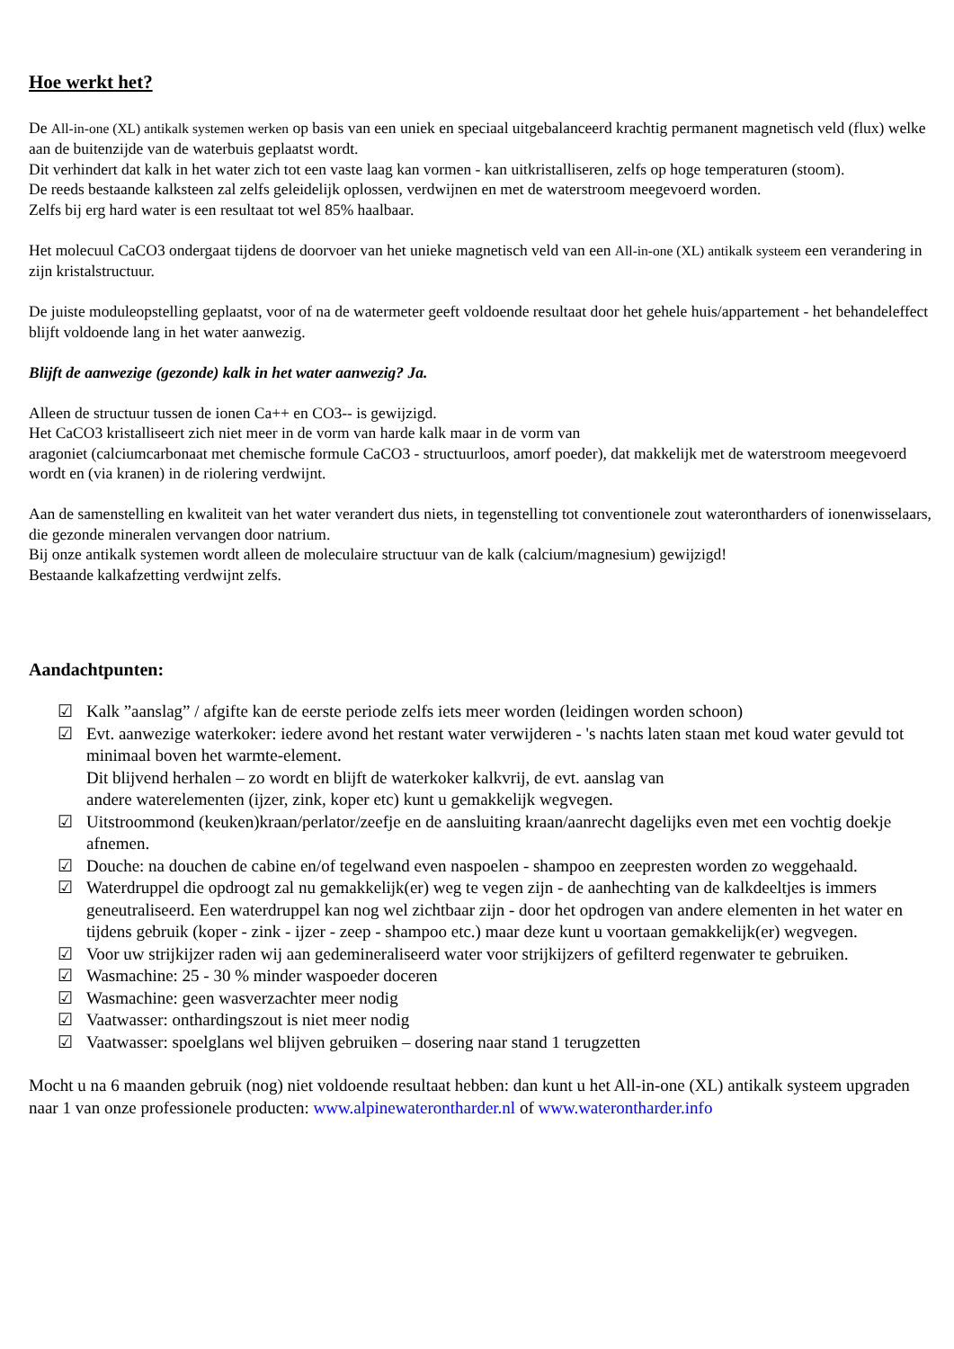Hoe werkt het?
De All-in-one (XL) antikalk systemen werken op basis van een uniek en speciaal uitgebalanceerd krachtig permanent magnetisch veld (flux) welke aan de buitenzijde van de waterbuis geplaatst wordt.
Dit verhindert dat kalk in het water zich tot een vaste laag kan vormen - kan uitkristalliseren, zelfs op hoge temperaturen (stoom).
De reeds bestaande kalksteen zal zelfs geleidelijk oplossen, verdwijnen en met de waterstroom meegevoerd worden.
Zelfs bij erg hard water is een resultaat tot wel 85% haalbaar.
Het molecuul CaCO3 ondergaat tijdens de doorvoer van het unieke magnetisch veld van een All-in-one (XL) antikalk systeem een verandering in zijn kristalstructuur.
De juiste moduleopstelling geplaatst, voor of na de watermeter geeft voldoende resultaat door het gehele huis/appartement - het behandeleffect blijft voldoende lang in het water aanwezig.
Blijft de aanwezige (gezonde) kalk in het water aanwezig? Ja.
Alleen de structuur tussen de ionen Ca++ en CO3-- is gewijzigd.
Het CaCO3 kristalliseert zich niet meer in de vorm van harde kalk maar in de vorm van
aragoniet (calciumcarbonaat met chemische formule CaCO3 - structuurloos, amorf poeder), dat makkelijk met de waterstroom meegevoerd wordt en (via kranen) in de riolering verdwijnt.
Aan de samenstelling en kwaliteit van het water verandert dus niets, in tegenstelling tot conventionele zout waterontharders of ionenwisselaars, die gezonde mineralen vervangen door natrium.
Bij onze antikalk systemen wordt alleen de moleculaire structuur van de kalk (calcium/magnesium) gewijzigd!
Bestaande kalkafzetting verdwijnt zelfs.
Aandachtpunten:
☑ Kalk ”aanslag” / afgifte kan de eerste periode zelfs iets meer worden (leidingen worden schoon)
☑ Evt. aanwezige waterkoker: iedere avond het restant water verwijderen - 's nachts laten staan met koud water gevuld tot minimaal boven het warmte-element.
Dit blijvend herhalen – zo wordt en blijft de waterkoker kalkvrij, de evt. aanslag van
andere waterelementen (ijzer, zink, koper etc) kunt u gemakkelijk wegvegen.
☑ Uitstroommond (keuken)kraan/perlator/zeefje en de aansluiting kraan/aanrecht dagelijks even met een vochtig doekje afnemen.
☑ Douche: na douchen de cabine en/of tegelwand even naspoelen - shampoo en zeepresten worden zo weggehaald.
☑ Waterdruppel die opdroogt zal nu gemakkelijk(er) weg te vegen zijn - de aanhechting van de kalkdeeltjes is immers geneutraliseerd. Een waterdruppel kan nog wel zichtbaar zijn - door het opdrogen van andere elementen in het water en tijdens gebruik (koper - zink - ijzer - zeep - shampoo etc.) maar deze kunt u voortaan gemakkelijk(er) wegvegen.
☑ Voor uw strijkijzer raden wij aan gedemineraliseerd water voor strijkijzers of gefilterd regenwater te gebruiken.
☑ Wasmachine: 25 - 30 % minder waspoeder doceren
☑ Wasmachine: geen wasverzachter meer nodig
☑ Vaatwasser: onthardingszout is niet meer nodig
☑ Vaatwasser: spoelglans wel blijven gebruiken – dosering naar stand 1 terugzetten
Mocht u na 6 maanden gebruik (nog) niet voldoende resultaat hebben: dan kunt u het All-in-one (XL) antikalk systeem upgraden naar 1 van onze professionele producten: www.alpinewaterontharder.nl of www.waterontharder.info